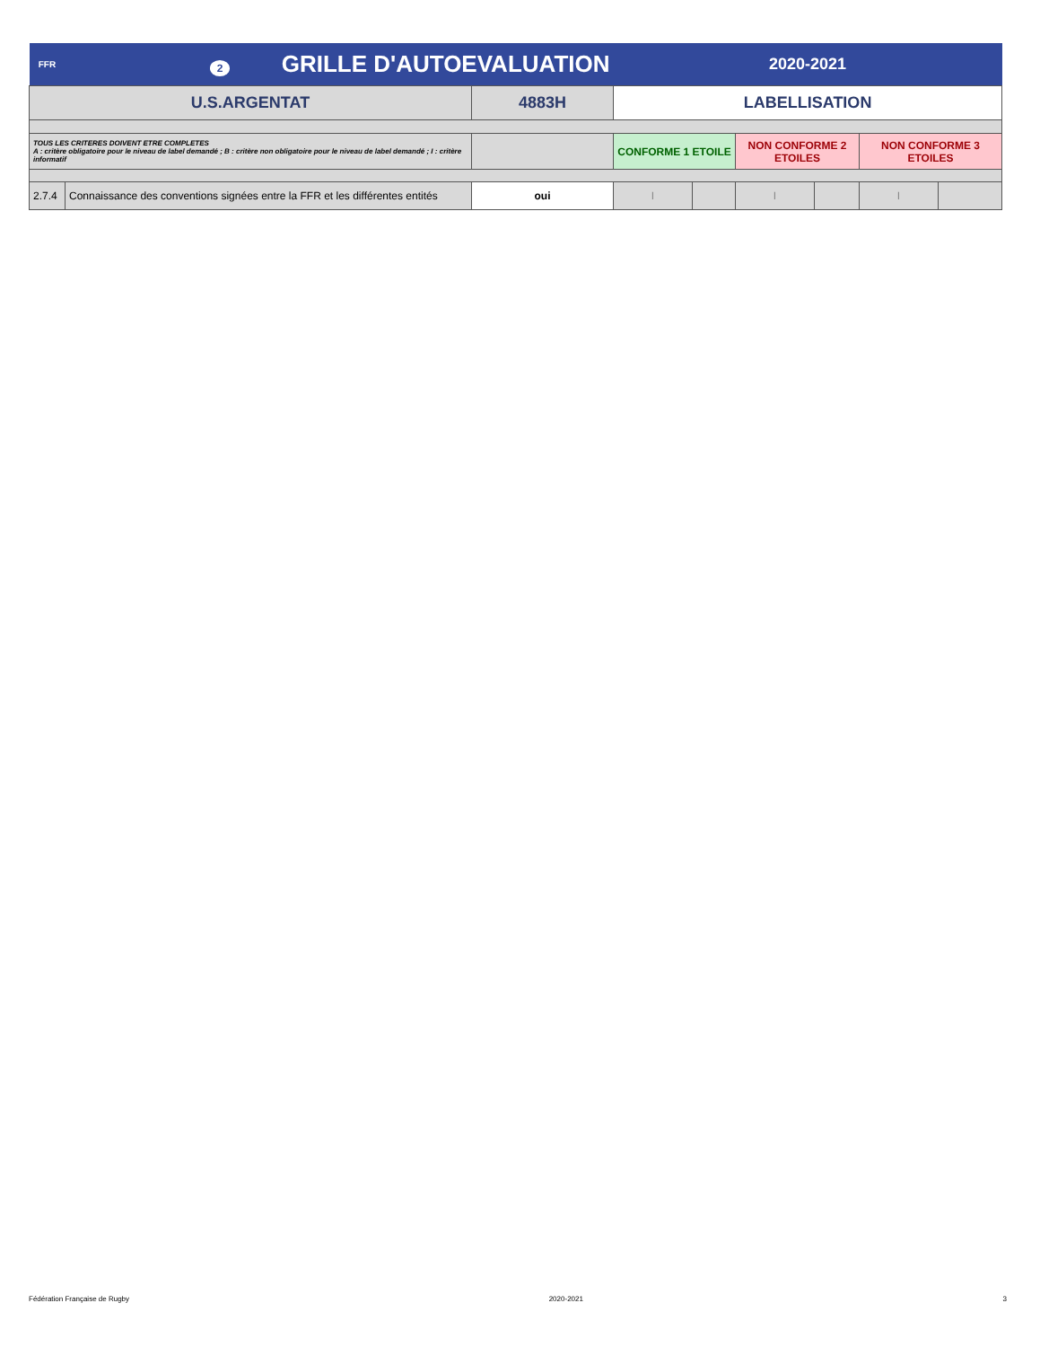| FFR | 2 GRILLE D'AUTOEVALUATION | | 2020-2021 | | | | | |
| U.S.ARGENTAT | | 4883H | LABELLISATION | | | | | |
| TOUS LES CRITERES DOIVENT ETRE COMPLETES A : critère obligatoire pour le niveau de label demandé ; B : critère non obligatoire pour le niveau de label demandé ; I : critère informatif | | | CONFORME 1 ETOILE | | NON CONFORME 2 ETOILES | | NON CONFORME 3 ETOILES | |
| 2.7.4 | Connaissance des conventions signées entre la FFR et les différentes entités | oui | I | | I | | I | |
Fédération Française de Rugby 2020-2021 3